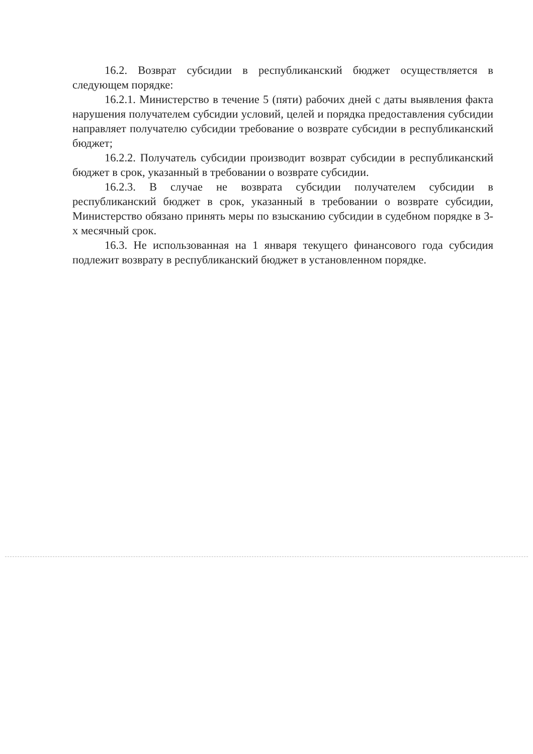16.2. Возврат субсидии в республиканский бюджет осуществляется в следующем порядке:
16.2.1. Министерство в течение 5 (пяти) рабочих дней с даты выявления факта нарушения получателем субсидии условий, целей и порядка предоставления субсидии направляет получателю субсидии требование о возврате субсидии в республиканский бюджет;
16.2.2. Получатель субсидии производит возврат субсидии в республиканский бюджет в срок, указанный в требовании о возврате субсидии.
16.2.3. В случае не возврата субсидии получателем субсидии в республиканский бюджет в срок, указанный в требовании о возврате субсидии, Министерство обязано принять меры по взысканию субсидии в судебном порядке в 3-х месячный срок.
16.3. Не использованная на 1 января текущего финансового года субсидия подлежит возврату в республиканский бюджет в установленном порядке.